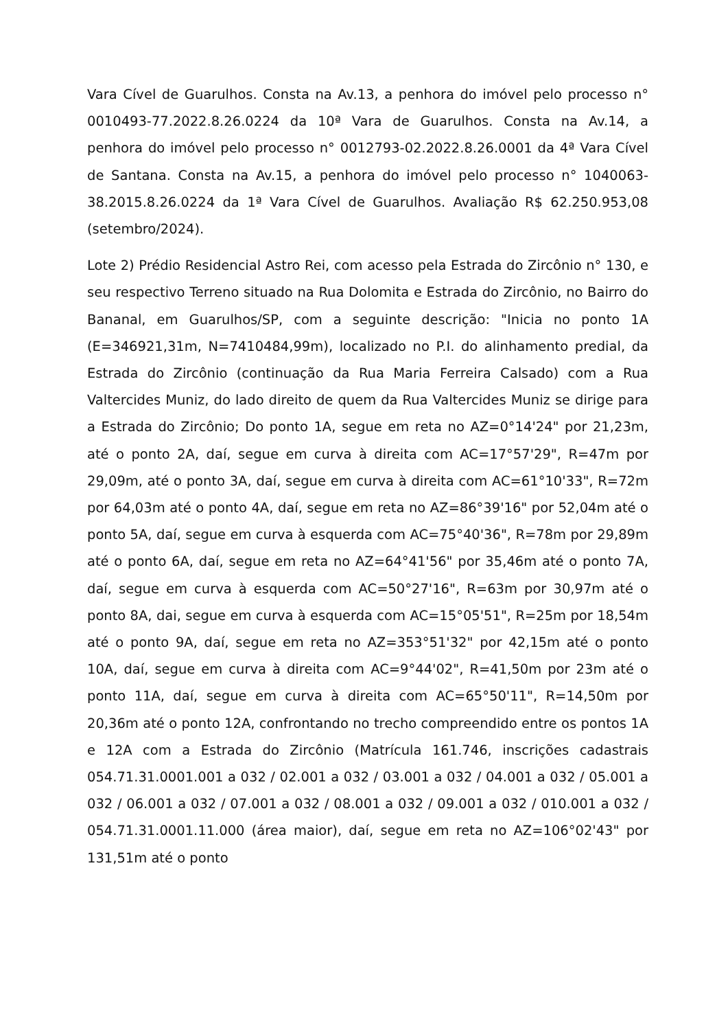Vara Cível de Guarulhos. Consta na Av.13, a penhora do imóvel pelo processo n° 0010493-77.2022.8.26.0224 da 10ª Vara de Guarulhos. Consta na Av.14, a penhora do imóvel pelo processo n° 0012793-02.2022.8.26.0001 da 4ª Vara Cível de Santana. Consta na Av.15, a penhora do imóvel pelo processo n° 1040063-38.2015.8.26.0224 da 1ª Vara Cível de Guarulhos. Avaliação R$ 62.250.953,08 (setembro/2024).
Lote 2) Prédio Residencial Astro Rei, com acesso pela Estrada do Zircônio n° 130, e seu respectivo Terreno situado na Rua Dolomita e Estrada do Zircônio, no Bairro do Bananal, em Guarulhos/SP, com a seguinte descrição: "Inicia no ponto 1A (E=346921,31m, N=7410484,99m), localizado no P.I. do alinhamento predial, da Estrada do Zircônio (continuação da Rua Maria Ferreira Calsado) com a Rua Valtercides Muniz, do lado direito de quem da Rua Valtercides Muniz se dirige para a Estrada do Zircônio; Do ponto 1A, segue em reta no AZ=0°14'24" por 21,23m, até o ponto 2A, daí, segue em curva à direita com AC=17°57'29", R=47m por 29,09m, até o ponto 3A, daí, segue em curva à direita com AC=61°10'33", R=72m por 64,03m até o ponto 4A, daí, segue em reta no AZ=86°39'16" por 52,04m até o ponto 5A, daí, segue em curva à esquerda com AC=75°40'36", R=78m por 29,89m até o ponto 6A, daí, segue em reta no AZ=64°41'56" por 35,46m até o ponto 7A, daí, segue em curva à esquerda com AC=50°27'16", R=63m por 30,97m até o ponto 8A, dai, segue em curva à esquerda com AC=15°05'51", R=25m por 18,54m até o ponto 9A, daí, segue em reta no AZ=353°51'32" por 42,15m até o ponto 10A, daí, segue em curva à direita com AC=9°44'02", R=41,50m por 23m até o ponto 11A, daí, segue em curva à direita com AC=65°50'11", R=14,50m por 20,36m até o ponto 12A, confrontando no trecho compreendido entre os pontos 1A e 12A com a Estrada do Zircônio (Matrícula 161.746, inscrições cadastrais 054.71.31.0001.001 a 032 / 02.001 a 032 / 03.001 a 032 / 04.001 a 032 / 05.001 a 032 / 06.001 a 032 / 07.001 a 032 / 08.001 a 032 / 09.001 a 032 / 010.001 a 032 / 054.71.31.0001.11.000 (área maior), daí, segue em reta no AZ=106°02'43" por 131,51m até o ponto